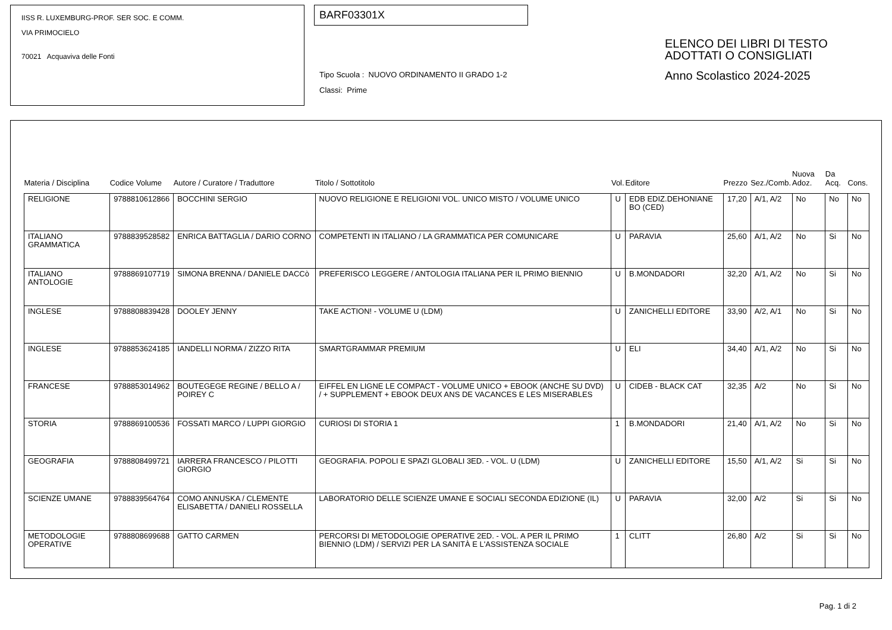IISS R. LUXEMBURG-PROF. SER SOC. E COMM.
VIA PRIMOCIELO
70021 Acquaviva delle Fonti
BARF03301X
Tipo Scuola : NUOVO ORDINAMENTO II GRADO 1-2
Classi: Prime
ELENCO DEI LIBRI DI TESTO
ADOTTATI O CONSIGLIATI
Anno Scolastico 2024-2025
| Materia / Disciplina | Codice Volume | Autore / Curatore / Traduttore | Titolo / Sottotitolo | Vol. | Editore | Prezzo | Sez./Comb. | Nuova Adoz. | Da Acq. | Cons. |
| --- | --- | --- | --- | --- | --- | --- | --- | --- | --- | --- |
| RELIGIONE | 9788810612866 | BOCCHINI SERGIO | NUOVO RELIGIONE E RELIGIONI VOL. UNICO MISTO / VOLUME UNICO | U | EDB EDIZ.DEHONIANE BO (CED) | 17,20 | A/1, A/2 | No | No | No |
| ITALIANO GRAMMATICA | 9788839528582 | ENRICA BATTAGLIA / DARIO CORNO | COMPETENTI IN ITALIANO / LA GRAMMATICA PER COMUNICARE | U | PARAVIA | 25,60 | A/1, A/2 | No | Si | No |
| ITALIANO ANTOLOGIE | 9788869107719 | SIMONA BRENNA / DANIELE DACCò | PREFERISCO LEGGERE / ANTOLOGIA ITALIANA PER IL PRIMO BIENNIO | U | B.MONDADORI | 32,20 | A/1, A/2 | No | Si | No |
| INGLESE | 9788808839428 | DOOLEY JENNY | TAKE ACTION! - VOLUME U (LDM) | U | ZANICHELLI EDITORE | 33,90 | A/2, A/1 | No | Si | No |
| INGLESE | 9788853624185 | IANDELLI NORMA / ZIZZO RITA | SMARTGRAMMAR PREMIUM | U | ELI | 34,40 | A/1, A/2 | No | Si | No |
| FRANCESE | 9788853014962 | BOUTEGEGE REGINE / BELLO A / POIREY C | EIFFEL EN LIGNE LE COMPACT - VOLUME UNICO + EBOOK (ANCHE SU DVD) / + SUPPLEMENT + EBOOK DEUX ANS DE VACANCES E LES MISERABLES | U | CIDEB - BLACK CAT | 32,35 | A/2 | No | Si | No |
| STORIA | 9788869100536 | FOSSATI MARCO / LUPPI GIORGIO | CURIOSI DI STORIA 1 | 1 | B.MONDADORI | 21,40 | A/1, A/2 | No | Si | No |
| GEOGRAFIA | 9788808499721 | IARRERA FRANCESCO / PILOTTI GIORGIO | GEOGRAFIA. POPOLI E SPAZI GLOBALI 3ED. - VOL. U (LDM) | U | ZANICHELLI EDITORE | 15,50 | A/1, A/2 | Si | Si | No |
| SCIENZE UMANE | 9788839564764 | COMO ANNUSKA / CLEMENTE ELISABETTA / DANIELI ROSSELLA | LABORATORIO DELLE SCIENZE UMANE E SOCIALI SECONDA EDIZIONE (IL) | U | PARAVIA | 32,00 | A/2 | Si | Si | No |
| METODOLOGIE OPERATIVE | 9788808699688 | GATTO CARMEN | PERCORSI DI METODOLOGIE OPERATIVE 2ED. - VOL. A PER IL PRIMO BIENNIO (LDM) / SERVIZI PER LA SANITÀ E L'ASSISTENZA SOCIALE | 1 | CLITT | 26,80 | A/2 | Si | Si | No |
Pag. 1 di 2